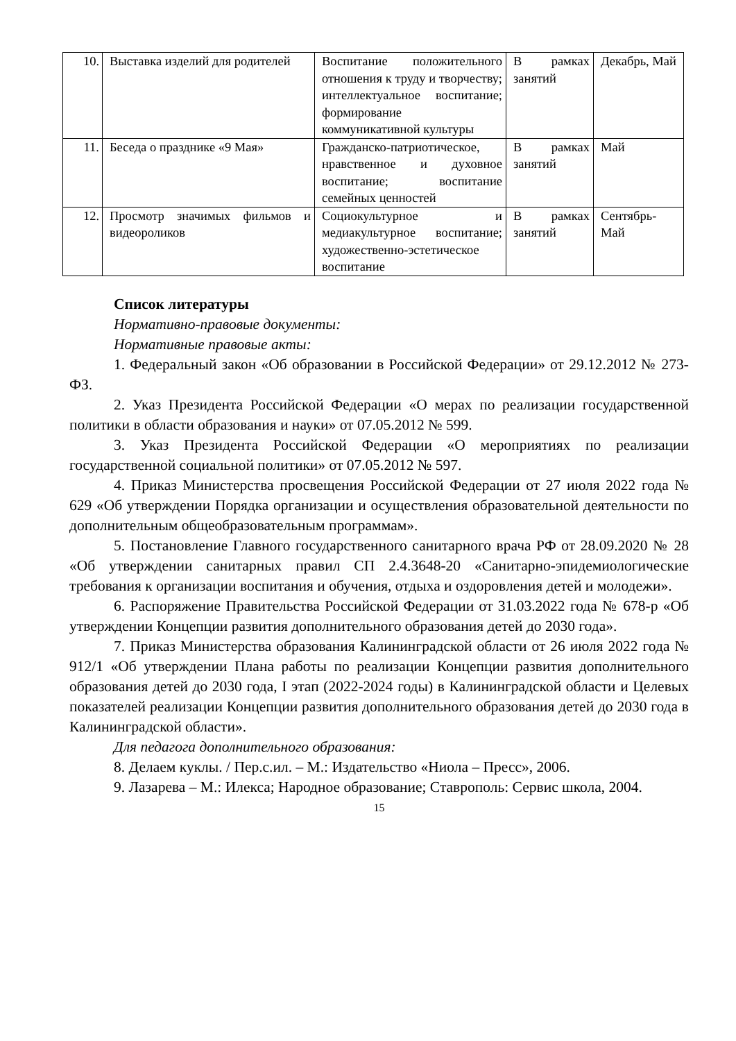| 10. | Выставка изделий для родителей | Воспитание положительного отношения к труду и творчеству; интеллектуальное воспитание; формирование коммуникативной культуры | В рамках занятий | Декабрь, Май |
| 11. | Беседа о празднике «9 Мая» | Гражданско-патриотическое, нравственное и духовное воспитание; воспитание семейных ценностей | В рамках занятий | Май |
| 12. | Просмотр значимых фильмов и видеороликов | Социокультурное и медиакультурное воспитание; художественно-эстетическое воспитание | В рамках занятий | Сентябрь-Май |
Список литературы
Нормативно-правовые документы:
Нормативные правовые акты:
1. Федеральный закон «Об образовании в Российской Федерации» от 29.12.2012 № 273-ФЗ.
2. Указ Президента Российской Федерации «О мерах по реализации государственной политики в области образования и науки» от 07.05.2012 № 599.
3. Указ Президента Российской Федерации «О мероприятиях по реализации государственной социальной политики» от 07.05.2012 № 597.
4. Приказ Министерства просвещения Российской Федерации от 27 июля 2022 года № 629 «Об утверждении Порядка организации и осуществления образовательной деятельности по дополнительным общеобразовательным программам».
5. Постановление Главного государственного санитарного врача РФ от 28.09.2020 № 28 «Об утверждении санитарных правил СП 2.4.3648-20 «Санитарно-эпидемиологические требования к организации воспитания и обучения, отдыха и оздоровления детей и молодежи».
6. Распоряжение Правительства Российской Федерации от 31.03.2022 года № 678-р «Об утверждении Концепции развития дополнительного образования детей до 2030 года».
7. Приказ Министерства образования Калининградской области от 26 июля 2022 года № 912/1 «Об утверждении Плана работы по реализации Концепции развития дополнительного образования детей до 2030 года, I этап (2022-2024 годы) в Калининградской области и Целевых показателей реализации Концепции развития дополнительного образования детей до 2030 года в Калининградской области».
Для педагога дополнительного образования:
8. Делаем куклы. / Пер.с.ил. – М.: Издательство «Ниола – Пресс», 2006.
9. Лазарева – М.: Илекса; Народное образование; Ставрополь: Сервис школа, 2004.
15